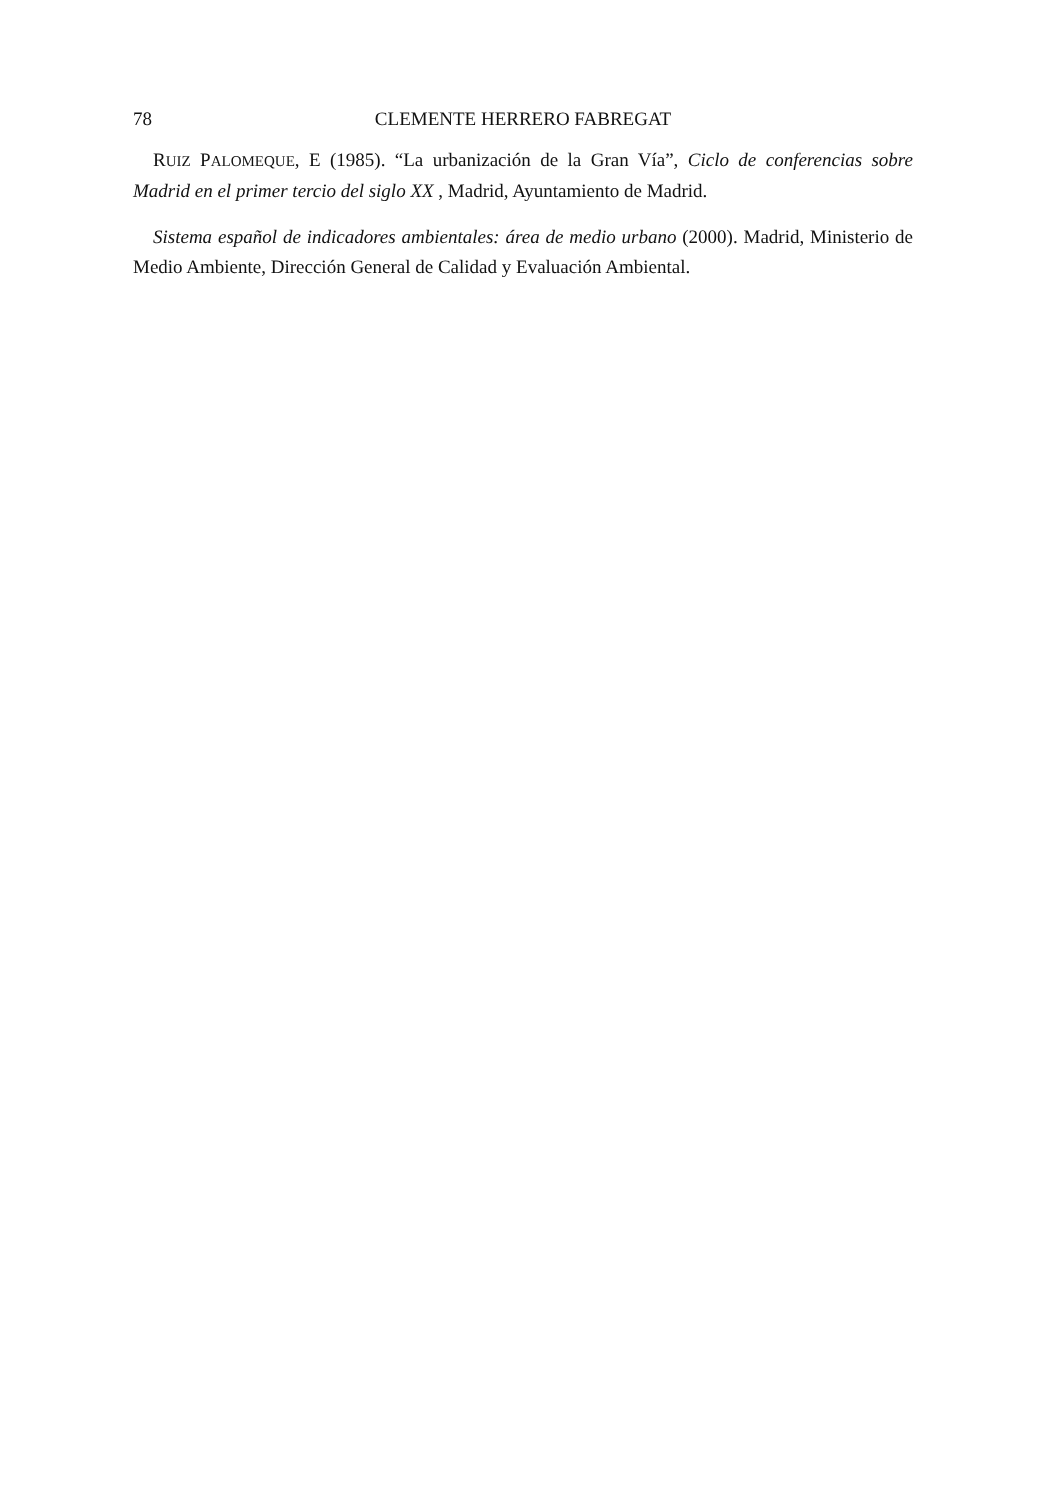78 CLEMENTE HERRERO FABREGAT
RUIZ PALOMEQUE, E (1985). “La urbanización de la Gran Vía”, Ciclo de conferencias sobre Madrid en el primer tercio del siglo XX , Madrid, Ayuntamiento de Madrid.
Sistema español de indicadores ambientales: área de medio urbano (2000). Madrid, Ministerio de Medio Ambiente, Dirección General de Calidad y Evaluación Ambiental.